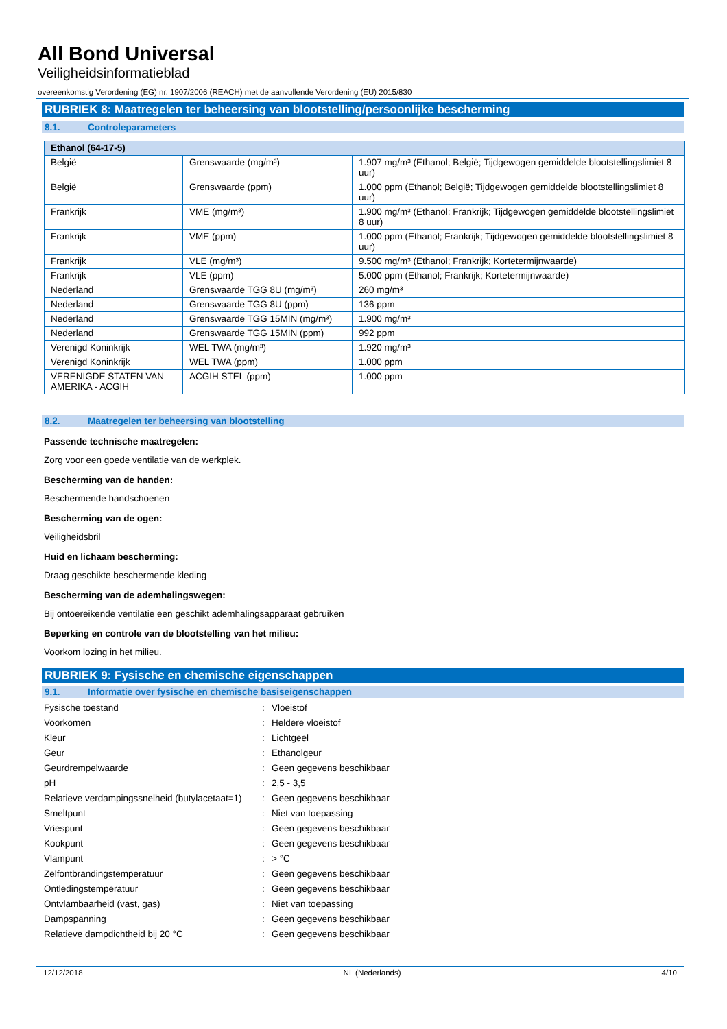All Bond Universal
Veiligheidsinformatieblad
overeenkomstig Verordening (EG) nr. 1907/2006 (REACH) met de aanvullende Verordening (EU) 2015/830
RUBRIEK 8: Maatregelen ter beheersing van blootstelling/persoonlijke bescherming
8.1. Controleparameters
| Ethanol (64-17-5) | | |
| --- | --- | --- |
| België | Grenswaarde (mg/m³) | 1.907 mg/m³ (Ethanol; België; Tijdgewogen gemiddelde blootstellingslimiet 8 uur) |
| België | Grenswaarde (ppm) | 1.000 ppm (Ethanol; België; Tijdgewogen gemiddelde blootstellingslimiet 8 uur) |
| Frankrijk | VME (mg/m³) | 1.900 mg/m³ (Ethanol; Frankrijk; Tijdgewogen gemiddelde blootstellingslimiet 8 uur) |
| Frankrijk | VME (ppm) | 1.000 ppm (Ethanol; Frankrijk; Tijdgewogen gemiddelde blootstellingslimiet 8 uur) |
| Frankrijk | VLE (mg/m³) | 9.500 mg/m³ (Ethanol; Frankrijk; Kortetermijnwaarde) |
| Frankrijk | VLE (ppm) | 5.000 ppm (Ethanol; Frankrijk; Kortetermijnwaarde) |
| Nederland | Grenswaarde TGG 8U (mg/m³) | 260 mg/m³ |
| Nederland | Grenswaarde TGG 8U (ppm) | 136 ppm |
| Nederland | Grenswaarde TGG 15MIN (mg/m³) | 1.900 mg/m³ |
| Nederland | Grenswaarde TGG 15MIN (ppm) | 992 ppm |
| Verenigd Koninkrijk | WEL TWA (mg/m³) | 1.920 mg/m³ |
| Verenigd Koninkrijk | WEL TWA (ppm) | 1.000 ppm |
| VERENIGDE STATEN VAN AMERIKA - ACGIH | ACGIH STEL (ppm) | 1.000 ppm |
8.2. Maatregelen ter beheersing van blootstelling
Passende technische maatregelen:
Zorg voor een goede ventilatie van de werkplek.
Bescherming van de handen:
Beschermende handschoenen
Bescherming van de ogen:
Veiligheidsbril
Huid en lichaam bescherming:
Draag geschikte beschermende kleding
Bescherming van de ademhalingswegen:
Bij ontoereikende ventilatie een geschikt ademhalingsapparaat gebruiken
Beperking en controle van de blootstelling van het milieu:
Voorkom lozing in het milieu.
RUBRIEK 9: Fysische en chemische eigenschappen
9.1. Informatie over fysische en chemische basiseigenschappen
| Fysische toestand | : | Vloeistof |
| Voorkomen | : | Heldere vloeistof |
| Kleur | : | Lichtgeel |
| Geur | : | Ethanolgeur |
| Geurdrempelwaarde | : | Geen gegevens beschikbaar |
| pH | : | 2,5 - 3,5 |
| Relatieve verdampingssnelheid (butylacetaat=1) | : | Geen gegevens beschikbaar |
| Smeltpunt | : | Niet van toepassing |
| Vriespunt | : | Geen gegevens beschikbaar |
| Kookpunt | : | Geen gegevens beschikbaar |
| Vlampunt | : | > °C |
| Zelfontbrandingstemperatuur | : | Geen gegevens beschikbaar |
| Ontledingstemperatuur | : | Geen gegevens beschikbaar |
| Ontvlambaarheid (vast, gas) | : | Niet van toepassing |
| Dampspanning | : | Geen gegevens beschikbaar |
| Relatieve dampdichtheid bij 20 °C | : | Geen gegevens beschikbaar |
12/12/2018 NL (Nederlands) 4/10